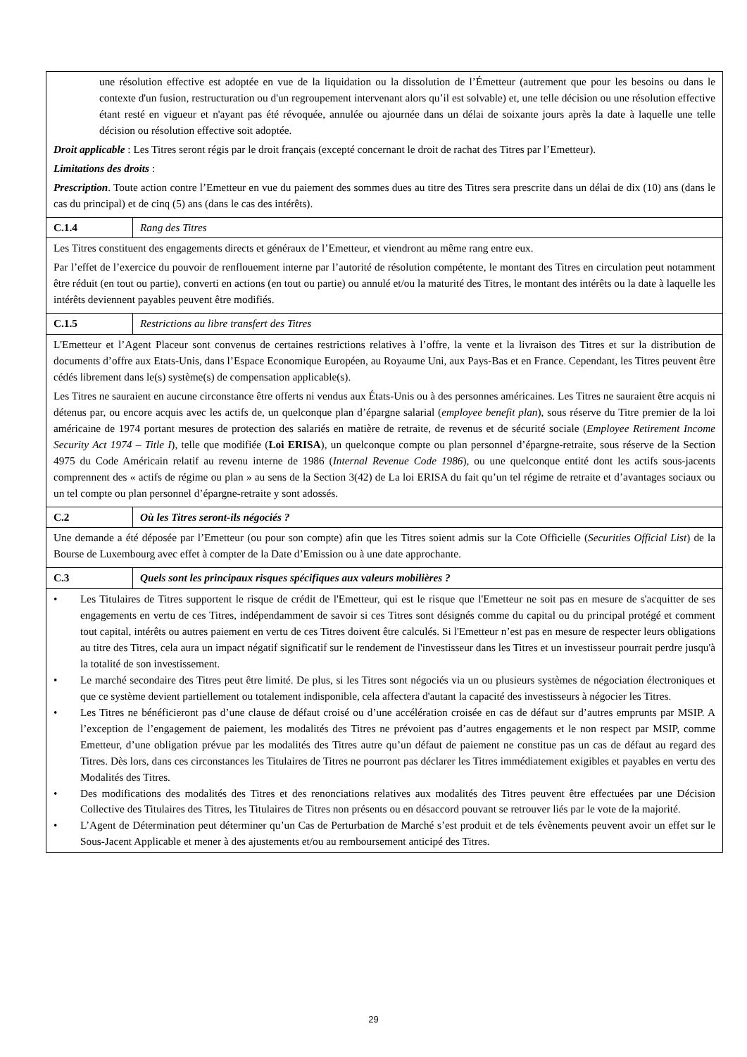| une résolution effective est adoptée en vue de la liquidation ou la dissolution de l’Émetteur (autrement que pour les besoins ou dans le contexte d'un fusion, restructuration ou d'un regroupement intervenant alors qu’il est solvable) et, une telle décision ou une résolution effective étant resté en vigueur et n'ayant pas été révoquée, annulée ou ajournée dans un délai de soixante jours après la date à laquelle une telle décision ou résolution effective soit adoptée. Droit applicable : Les Titres seront régis par le droit français (excepté concernant le droit de rachat des Titres par l’Emetteur). Limitations des droits : Prescription . Toute action contre l’Emetteur en vue du paiement des sommes dues au titre des Titres sera prescrite dans un délai de dix (10) ans (dans le cas du principal) et de cinq (5) ans (dans le cas des intérêts). | |
| C.1.4 | Rang des Titres |
| Les Titres constituent des engagements directs et généraux de l’Emetteur, et viendront au même rang entre eux. Par l’effet de l’exercice du pouvoir de renflouement interne par l’autorité de résolution compétente, le montant des Titres en circulation peut notamment être réduit (en tout ou partie), converti en actions (en tout ou partie) ou annulé et/ou la maturité des Titres, le montant des intérêts ou la date à laquelle les intérêts deviennent payables peuvent être modifiés. | |
| C.1.5 | Restrictions au libre transfert des Titres |
| L'Emetteur et l’Agent Placeur sont convenus de certaines restrictions relatives à l’offre, la vente et la livraison des Titres et sur la distribution de documents d’offre aux Etats-Unis, dans l’Espace Economique Européen, au Royaume Uni, aux Pays-Bas et en France. Cependant, les Titres peuvent être cédés librement dans le(s) système(s) de compensation applicable(s). Les Titres ne sauraient en aucune circonstance être offerts ni vendus aux États-Unis ou à des personnes américaines. Les Titres ne sauraient être acquis ni détenus par, ou encore acquis avec les actifs de, un quelconque plan d’épargne salarial ( employee benefit plan ), sous réserve du Titre premier de la loi américaine de 1974 portant mesures de protection des salariés en matière de retraite, de revenus et de sécurité sociale ( Employee Retirement Income Security Act 1974 – Title I ), telle que modifiée ( Loi ERISA ), un quelconque compte ou plan personnel d’épargne-retraite, sous réserve de la Section 4975 du Code Américain relatif au revenu interne de 1986 ( Internal Revenue Code 1986 ), ou une quelconque entité dont les actifs sous-jacents comprennent des « actifs de régime ou plan » au sens de la Section 3(42) de La loi ERISA du fait qu’un tel régime de retraite et d’avantages sociaux ou un tel compte ou plan personnel d’épargne-retraite y sont adossés. | |
| C.2 | Où les Titres seront-ils négociés ? |
| Une demande a été déposée par l’Emetteur (ou pour son compte) afin que les Titres soient admis sur la Cote Officielle ( Securities Official List ) de la Bourse de Luxembourg avec effet à compter de la Date d’Emission ou à une date approchante. | |
| C.3 | Quels sont les principaux risques spécifiques aux valeurs mobilières ? |
| • Les Titulaires de Titres supportent le risque de crédit de l'Emetteur, qui est le risque que l'Emetteur ne soit pas en mesure de s'acquitter de ses engagements en vertu de ces Titres, indépendamment de savoir si ces Titres sont désignés comme du capital ou du principal protégé et comment tout capital, intérêts ou autres paiement en vertu de ces Titres doivent être calculés. Si l'Emetteur n’est pas en mesure de respecter leurs obligations au titre des Titres, cela aura un impact négatif significatif sur le rendement de l'investisseur dans les Titres et un investisseur pourrait perdre jusqu'à la totalité de son investissement. • Le marché secondaire des Titres peut être limité. De plus, si les Titres sont négociés via un ou plusieurs systèmes de négociation électroniques et que ce système devient partiellement ou totalement indisponible, cela affectera d'autant la capacité des investisseurs à négocier les Titres. • Les Titres ne bénéficieront pas d’une clause de défaut croisé ou d’une accélération croisée en cas de défaut sur d’autres emprunts par MSIP. A l’exception de l’engagement de paiement, les modalités des Titres ne prévoient pas d’autres engagements et le non respect par MSIP, comme Emetteur, d’une obligation prévue par les modalités des Titres autre qu’un défaut de paiement ne constitue pas un cas de défaut au regard des Titres. Dès lors, dans ces circonstances les Titulaires de Titres ne pourront pas déclarer les Titres immédiatement exigibles et payables en vertu des Modalités des Titres. • Des modifications des modalités des Titres et des renonciations relatives aux modalités des Titres peuvent être effectuées par une Décision Collective des Titulaires des Titres, les Titulaires de Titres non présents ou en désaccord pouvant se retrouver liés par le vote de la majorité. • L’Agent de Détermination peut déterminer qu’un Cas de Perturbation de Marché s’est produit et de tels évènements peuvent avoir un effet sur le Sous-Jacent Applicable et mener à des ajustements et/ou au remboursement anticipé des Titres. | |
29